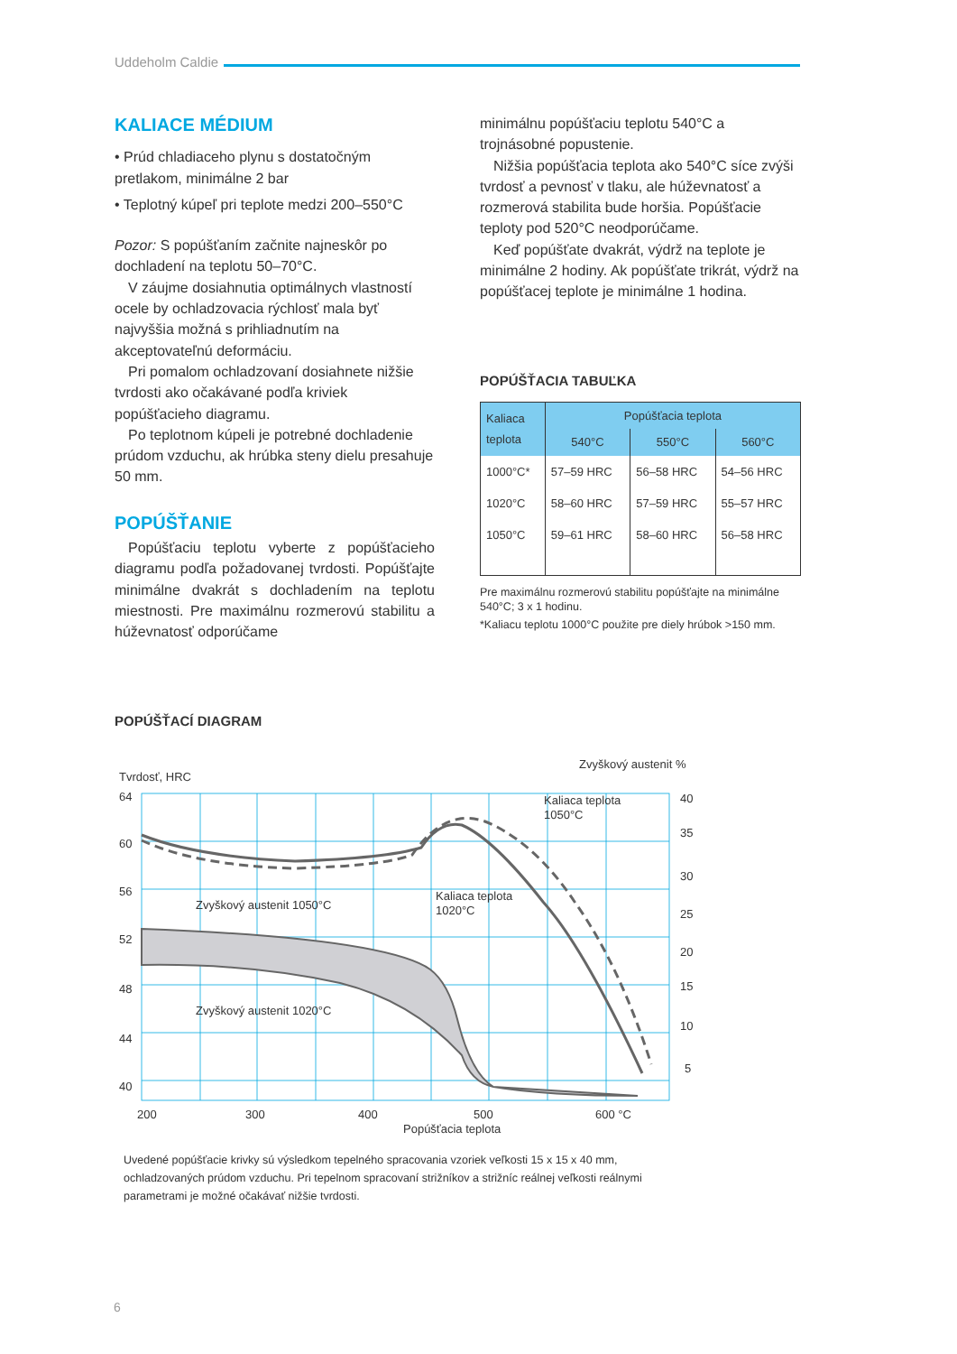Uddeholm Caldie
KALIACE MÉDIUM
• Prúd chladiaceho plynu s dostatočným pretlakom, minimálne 2 bar
• Teplotný kúpeľ pri teplote medzi 200–550°C
Pozor: S popúšťaním začnite najneskôr po dochladení na teplotu 50–70°C.
V záujme dosiahnutia optimálnych vlastností ocele by ochladzovacia rýchlosť mala byť najvyššia možná s prihliadnutím na akceptovateľnú deformáciu.
Pri pomalom ochladzovaní dosiahnete nižšie tvrdosti ako očakávané podľa kriviek popúšťacieho diagramu.
Po teplotnom kúpeli je potrebné dochladenie prúdom vzduchu, ak hrúbka steny dielu presahuje 50 mm.
POPÚŠŤANIE
Popúšťaciu teplotu vyberte z popúšťacieho diagramu podľa požadovanej tvrdosti. Popúšťajte minimálne dvakrát s dochladením na teplotu miestnosti. Pre maximálnu rozmerovú stabilitu a húževnatosť odporúčame
minimálnu popúšťaciu teplotu 540°C a trojnásobné popustenie.
Nižšia popúšťacia teplota ako 540°C síce zvýši tvrdosť a pevnosť v tlaku, ale húževnatosť a rozmerová stabilita bude horšia. Popúšťacie teploty pod 520°C neodporúčame.
Keď popúšťate dvakrát, výdrž na teplote je minimálne 2 hodiny. Ak popúšťate trikrát, výdrž na popúšťacej teplote je minimálne 1 hodina.
POPÚŠŤACIA TABUĽKA
| Kaliaca teplota | Popúšťacia teplota | | |
| --- | --- | --- | --- |
| | 540°C | 550°C | 560°C |
| 1000°C* | 57–59 HRC | 56–58 HRC | 54–56 HRC |
| 1020°C | 58–60 HRC | 57–59 HRC | 55–57 HRC |
| 1050°C | 59–61 HRC | 58–60 HRC | 56–58 HRC |
Pre maximálnu rozmerovú stabilitu popúšťajte na minimálne 540°C; 3 x 1 hodinu.
*Kaliacu teplotu 1000°C použite pre diely hrúbok >150 mm.
POPÚŠŤACÍ DIAGRAM
Tvrdosť, HRC
Zvyškový austenit %
64
60
56
52
48
44
40
40
35
30
25
20
15
10
5
Zvyškový austenit 1050°C
Zvyškový austenit 1020°C
Kaliaca teplota
1050°C
Kaliaca teplota
1020°C
200
300
400
500
600 °C
Popúšťacia teplota
Uvedené popúšťacie krivky sú výsledkom tepelného spracovania vzoriek veľkosti 15 x 15 x 40 mm, ochladzovaných prúdom vzduchu. Pri tepelnom spracovaní strižníkov a strižníc reálnej veľkosti reálnymi parametrami je možné očakávať nižšie tvrdosti.
6